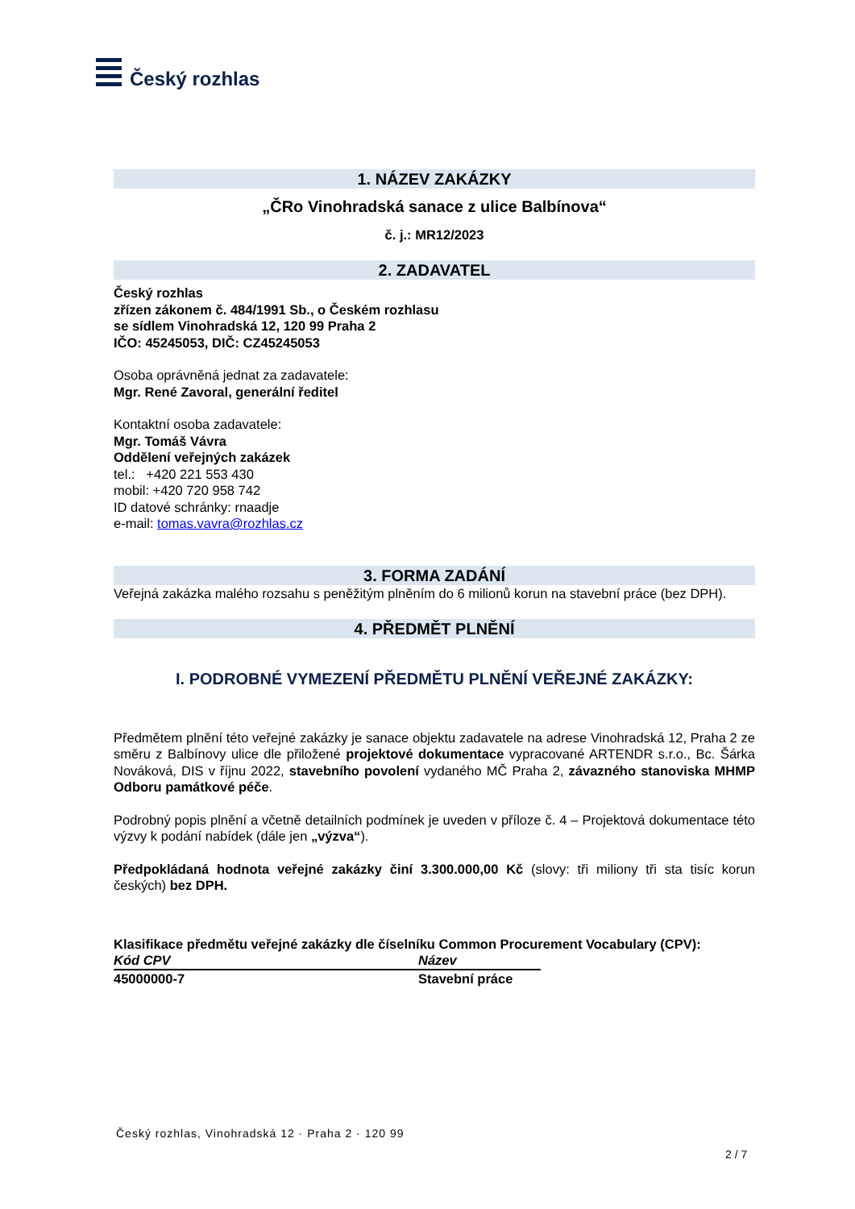Český rozhlas
1. NÁZEV ZAKÁZKY
„ČRo Vinohradská sanace z ulice Balbínova“
č. j.: MR12/2023
2. ZADAVATEL
Český rozhlas
zřízen zákonem č. 484/1991 Sb., o Českém rozhlasu
se sídlem Vinohradská 12, 120 99 Praha 2
IČO: 45245053, DIČ: CZ45245053
Osoba oprávněná jednat za zadavatele:
Mgr. René Zavoral, generální ředitel
Kontaktní osoba zadavatele:
Mgr. Tomáš Vávra
Oddělení veřejných zakázek
tel.: +420 221 553 430
mobil: +420 720 958 742
ID datové schránky: rnaadje
e-mail: tomas.vavra@rozhlas.cz
3. FORMA ZADÁNÍ
Veřejná zakázka malého rozsahu s peněžitým plněním do 6 milionů korun na stavební práce (bez DPH).
4. PŘEDMĚT PLNĚNÍ
I. PODROBNÉ VYMEZENÍ PŘEDMĚTU PLNĚNÍ VEŘEJNÉ ZAKÁZKY:
Předmětem plnění této veřejné zakázky je sanace objektu zadavatele na adrese Vinohradská 12, Praha 2 ze směru z Balbínovy ulice dle přiložené projektové dokumentace vypracované ARTENDR s.r.o., Bc. Šárka Nováková, DIS v říjnu 2022, stavebního povolení vydaného MČ Praha 2, závazného stanoviska MHMP Odboru památkové péče.
Podrobný popis plnění a včetně detailních podmínek je uveden v příloze č. 4 – Projektová dokumentace této výzvy k podání nabídek (dále jen „výzva“).
Předpokládaná hodnota veřejné zakázky činí 3.300.000,00 Kč (slovy: tři miliony tři sta tisíc korun českých) bez DPH.
Klasifikace předmětu veřejné zakázky dle číselníku Common Procurement Vocabulary (CPV):
| Kód CPV | Název |
| --- | --- |
| 45000000-7 | Stavební práce |
Český rozhlas, Vinohradská 12 · Praha 2 · 120 99
2 / 7